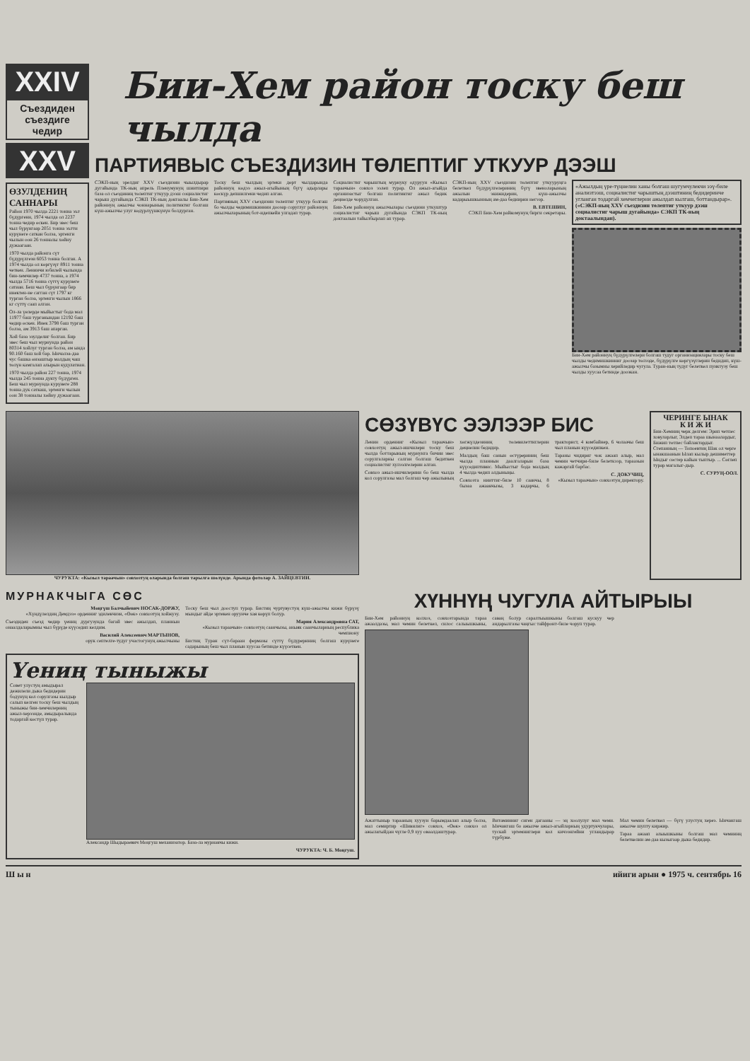XXIV
Съездиден съездиге чедир
XXV
ӨЗУЛДЕНИҢ САННАРЫ
Район 1970 чылда 2221 тонна эът бүдүргенн, 1974 чылда ол 2237 тонна чедир өскен. Бир эвес беш чыл бүрүнгаар 2051 тонна эътти курүнеге саткан болза, эртенги чылын оон 26 тонналы хөйну дужаагаан.
1970 чылда районга сүт бүдүрүлгези 6053 тонна болган. А 1974 чылда ол көргүзүг 8911 тонна четкен. Ленинчи юбилей чылында бин-хемчилер 4737 тонна, а 1974 чылда 5716 тонна сүттү курүнеге сатиан. Беш чыл бүрүнгаар бир инектен-не сагган сүт 1797 кг турган болза, эртенги чылын 1866 кг сүттү саап алган.
Ол-ла үелерде мыйыстыг бода мал 11977 баш турганындан 12192 баш чедир өскен. Инек 3798 баш турган болза, ам 3913 баш апарган.
Хой база эзулделиг болган. Бир эвес беш чыл мурнунда район 80314 хойлуг турган болза, ам ында 90.160 баш хой бар. Ынчалза-даа чус башка өнзаштыр малдың чаш төлүн камгалап алырын кудулатиан.
1970 чылда район 227 тонна, 1974 чылда 245 тонна дукту бүдүрген. Беш чыл мурнунда курүнеге 288 тонна дук саткаш, эртенги чылын оон 38 тонналы хөйну дужаагаан.
Бии-Хем район тоску беш чылда
ПАРТИЯВЫС СЪЕЗДИЗИН ТӨЛЕПТИГ УТКУУР ДЭЭШ
СЭКП-ның эрелдиг XXV съездизин чыылдырар дугайында ТК-ның апрель Пленумунуң шиитпири база ол съездиниң төлептиг уткуур дээш социалистиг чарыш дугайында СЭКП ТК-ның доктаалы Бии-Хем районнуң ажылчы чоннарының политиктиг болгаш күш-ажылчы улуг көдүрлүүшкүнүн болдурган.
Тоску беш чылдың эртеки дөрт чылдарында районнуң көдээ ажыл-агыйының бүгү адырлары көскүр депшилгени чедип алган.
Партияның XXV съездизин төлептиг уткуур болгаш бо чылды чедимишкиннин доозар соруглуг районнуң ажылчыларының бот-идепкейи улгадап турар.
Социалистиг чарыштың мурнуку одуруун «Кызыл тараачын» совхоз ээлеп турар. Ол ажыл-агыйда организастыг болгаш политиктиг ажыл бедик деңнелде чорудулган.
Бии-Хем районнуң ажылчылары съездини уткуштур социалистиг чарыш дугайында СЭКП ТК-ның доктаалын тайылбырлап ап турар.
СЭКП-ның XXV съездизин төлептиг уткууруңга белеткел бүдүрүлгелериниң бүгү звеноларының ажылын экижидерин, күш-ажылчы кадарыышкынның ам-даа бедиирин негээр.
В. ЕВТЕШИН,
СЭКП Бии-Хем райкомунуң бирги секретары.
«Ажылдың үре-түңнелин ханы болгаш шугумчулекчи ээү-биле анализтээш, социалистиг чарыштың дээштиниң бедидеринче угланган тодаргай хемчеглерни ажылдап кылгаш, боттандырар». («СЭКП-ның XXV съездизин төлептиг уткуур дээш социалистиг чарыш дугайында» СЭКП ТК-ның доктаалындан).
Бии-Хем районнуң бүдүрүлгелери болгаш тудуг организациялары тоску беш чылды чедимишкинниг доозар төлээде, бүдүрүлге көргүзүглерин бедидип, күш-ажылчы базымны херийледир чугула. Туран-ның тудуг белеткел пунктузу беш чылды хуусаа бетинде доозкан.
ЧУРУКТА: «Кызыл тараачын» совхозтуң оларында болгаш тарылга шөлүнде. Арында фотолар А. ЗАЙЦЕВТИИ.
СӨЗҮВҮС ЭЭЛЭЭР БИС
Ленин орденниг «Кызыл тараачын» совхозтуң ажыл-ишчилери тоску беш чылда боттарының мурнунга бичии эвес сорулгаларны салган болгаш бедиткен социалистиг хулээлгелерин алган.
Совхоз ажыл-ишчилерини бо беш чылда кол сорулгазы мал болгаш чер ажылының хөгжүлдезиниң төлевилеттиглерин деңнелин бедидир.
Малдың баш санын өстүрериниң беш чылда планнын даалгаларын база күүседиптивис. Мыйыстыг бода малдың 4 чылда чедип алдыныңы.
Совхозта нииттиг-биле 10 саанчы, 8 бызаа ажаакчызы, 3 кадарчы, 6 тракторист, 4 комбайнер, 6 чолаачы беш чыл планын күүседипкен.
Тараны чидириг чок ажаап алыр, мал чемин четчири-биле белеткээр, тараазын кажаргай барбас.
С. ДОКУЧИЦ,
«Кызыл тараачын» совхозтуң директору.
ЧЕРИНГЕ ЫНАК
К И Ж И
Бии-Хемниң черк делгем: Эрип четпес ховуларлыг, Элдеп тараа шынаалардыг, Бижип төтпес байлактардыг. Степанның — Топоевтиң Шак ол черге ынакшаанын Ылап кылыр дешиметтер Ындыг сөстер кайын тыптыр. ... Сөглеп турар магалыг-дыр.
С. СУРУҢ-ООЛ.
МУРНАКЧЫГА СӨС
Мөңгүш Балчыйевич НОСАК-ДОРЖУ,
«Хүндүлелдиң Демдээ» орденниг эдилекчизи, «Өөк» совхозтуң хойжузу.
Съездиден съезд чедир үениң дургузунда багай эвес ажылдап, планнын онаалдаларымны чыл бүрүде күүседип келдим.
Василий Алексеевич МАРТЫНОВ,
орук септелге-тудуг участогунуң ажылчыны
Тоску беш чыл дооступ турар. Бистиң чуртувустуң күш-ажылчы кижи бүрүзү мындыг айде эртекен оруунче хая көрүп болур.
Мария Александровна САТ,
«Кызыл тараачын» совхозтуң саанчызы, аныяк саанчыларның республика чемпиону
Бистиң Туран сүт-бараан фермазы сүттү бүдүрериниң болгаш курүнеге садарының беш чыл планын хуусаа бетинде күүсеткен.
Үениң тыныжы
Совет улустуң амыдырал дежилели дыка бедидерин бодунуң кол сорулгазы кылдыр салып келген тоску беш чылдың тыныжы бии-хемчилерниң ажыл-херээнде, амыдыралында тодаргай көстүп турар.
Александр Шыдыраевич Моңгуш механизатор. База-ла мурнакчы кижи.
ЧУРУКТА: Ч. Б. Моңгуш.
ХҮННҮҢ ЧУГУЛА АЙТЫРЫЫ
Бии-Хем районнуң колхоз, совхозтарында тараа ажаалдазы, мал чемин белеткел, силос салыышкыны, саваң болур саралтыышкыны болгаш кускуу чер андарылгазы чаңгыс тайфронт-биле чоруп турар.
Ажаттыныр тарааның хуузун барымдаалап алыр болза, мал семиртир «Шивилиг» совхоз, «Өөк» совхоз ол ажылагыйдан чүгле 0,9 хуу оваалдаштурар.
Витаминниг сиген дагааны — эң хоолулуг мал чеми. Ынчангаш бо ажылче ажыл-агыйларның удуртукчулары, тускай эртемниглери кол кичээнгейни угландырар түрбүже.
Мал чемин белеткел — бүгү улустуң хереэ. Ынчангаш ажылче шупту киржир.
Тараа ажаап алыышкыны болгаш мал чемиинң белеткелин ам-даа кызыгаар дыка бедидир.
Ш ы н ийиги арын ● 1975 ч. сентябрь 16